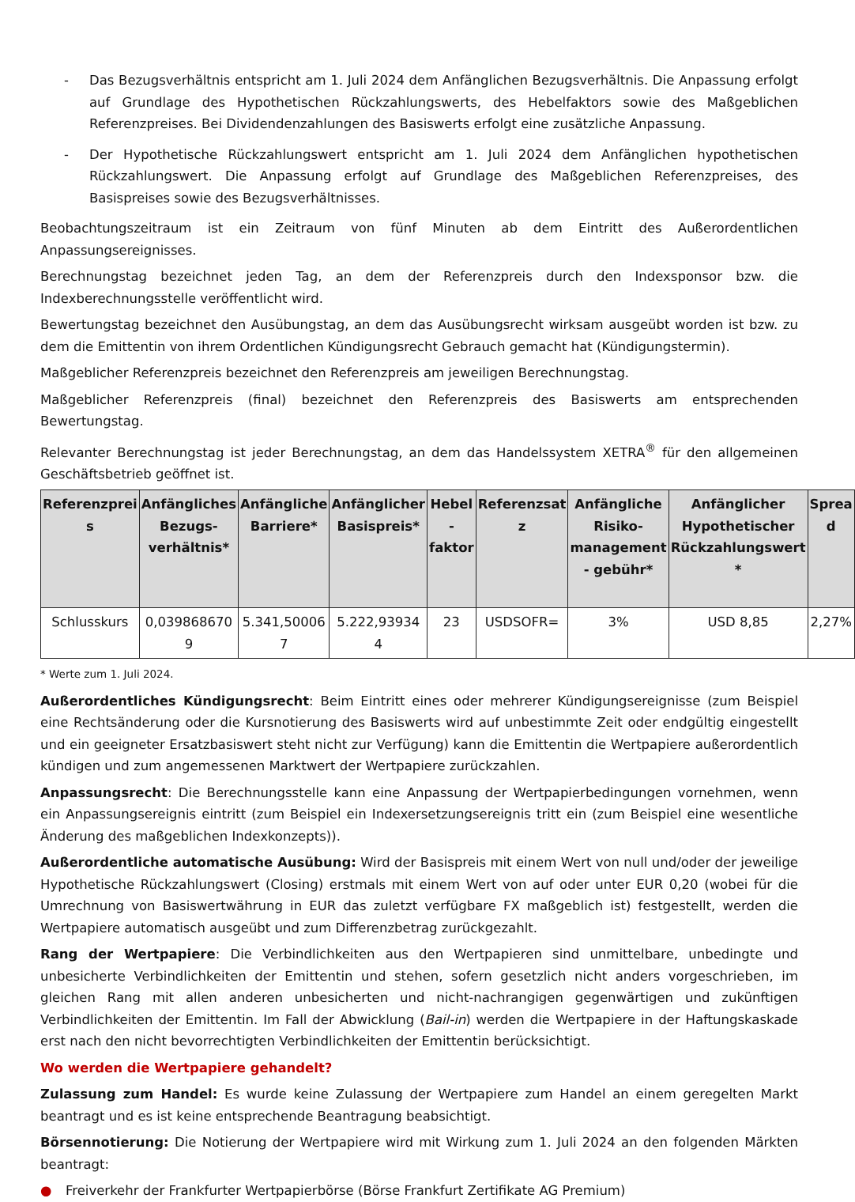- Das Bezugsverhältnis entspricht am 1. Juli 2024 dem Anfänglichen Bezugsverhältnis. Die Anpassung erfolgt auf Grundlage des Hypothetischen Rückzahlungswerts, des Hebelfaktors sowie des Maßgeblichen Referenzpreises. Bei Dividendenzahlungen des Basiswerts erfolgt eine zusätzliche Anpassung.
- Der Hypothetische Rückzahlungswert entspricht am 1. Juli 2024 dem Anfänglichen hypothetischen Rückzahlungswert. Die Anpassung erfolgt auf Grundlage des Maßgeblichen Referenzpreises, des Basispreises sowie des Bezugsverhältnisses.
Beobachtungszeitraum ist ein Zeitraum von fünf Minuten ab dem Eintritt des Außerordentlichen Anpassungsereignisses.
Berechnungstag bezeichnet jeden Tag, an dem der Referenzpreis durch den Indexsponsor bzw. die Indexberechnungsstelle veröffentlicht wird.
Bewertungstag bezeichnet den Ausübungstag, an dem das Ausübungsrecht wirksam ausgeübt worden ist bzw. zu dem die Emittentin von ihrem Ordentlichen Kündigungsrecht Gebrauch gemacht hat (Kündigungstermin).
Maßgeblicher Referenzpreis bezeichnet den Referenzpreis am jeweiligen Berechnungstag.
Maßgeblicher Referenzpreis (final) bezeichnet den Referenzpreis des Basiswerts am entsprechenden Bewertungstag.
Relevanter Berechnungstag ist jeder Berechnungstag, an dem das Handelssystem XETRA<sup>®</sup> für den allgemeinen Geschäftsbetrieb geöffnet ist.
| Referenzprei s | Anfängliches Bezugs-verhältnis* | Anfängliche Barriere* | Anfänglicher Basispreis* | Hebel - faktor | Referenzsat z | Anfängliche Risiko-management - gebühr* | Anfänglicher Hypothetischer Rückzahlungswert * | Sprea d |
| --- | --- | --- | --- | --- | --- | --- | --- | --- |
| Schlusskurs | 0,039868670 9 | 5.341,50006 7 | 5.222,93934 4 | 23 | USDSOFR= | 3% | USD 8,85 | 2,27% |
* Werte zum 1. Juli 2024.
Außerordentliches Kündigungsrecht: Beim Eintritt eines oder mehrerer Kündigungsereignisse (zum Beispiel eine Rechtsänderung oder die Kursnotierung des Basiswerts wird auf unbestimmte Zeit oder endgültig eingestellt und ein geeigneter Ersatzbasiswert steht nicht zur Verfügung) kann die Emittentin die Wertpapiere außerordentlich kündigen und zum angemessenen Marktwert der Wertpapiere zurückzahlen.
Anpassungsrecht: Die Berechnungsstelle kann eine Anpassung der Wertpapierbedingungen vornehmen, wenn ein Anpassungsereignis eintritt (zum Beispiel ein Indexersetzungsereignis tritt ein (zum Beispiel eine wesentliche Änderung des maßgeblichen Indexkonzepts)).
Außerordentliche automatische Ausübung: Wird der Basispreis mit einem Wert von null und/oder der jeweilige Hypothetische Rückzahlungswert (Closing) erstmals mit einem Wert von auf oder unter EUR 0,20 (wobei für die Umrechnung von Basiswertwährung in EUR das zuletzt verfügbare FX maßgeblich ist) festgestellt, werden die Wertpapiere automatisch ausgeübt und zum Differenzbetrag zurückgezahlt.
Rang der Wertpapiere: Die Verbindlichkeiten aus den Wertpapieren sind unmittelbare, unbedingte und unbesicherte Verbindlichkeiten der Emittentin und stehen, sofern gesetzlich nicht anders vorgeschrieben, im gleichen Rang mit allen anderen unbesicherten und nicht-nachrangigen gegenwärtigen und zukünftigen Verbindlichkeiten der Emittentin. Im Fall der Abwicklung (Bail-in) werden die Wertpapiere in der Haftungskaskade erst nach den nicht bevorrechtigten Verbindlichkeiten der Emittentin berücksichtigt.
Wo werden die Wertpapiere gehandelt?
Zulassung zum Handel: Es wurde keine Zulassung der Wertpapiere zum Handel an einem geregelten Markt beantragt und es ist keine entsprechende Beantragung beabsichtigt.
Börsennotierung: Die Notierung der Wertpapiere wird mit Wirkung zum 1. Juli 2024 an den folgenden Märkten beantragt:
● Freiverkehr der Frankfurter Wertpapierbörse (Börse Frankfurt Zertifikate AG Premium)